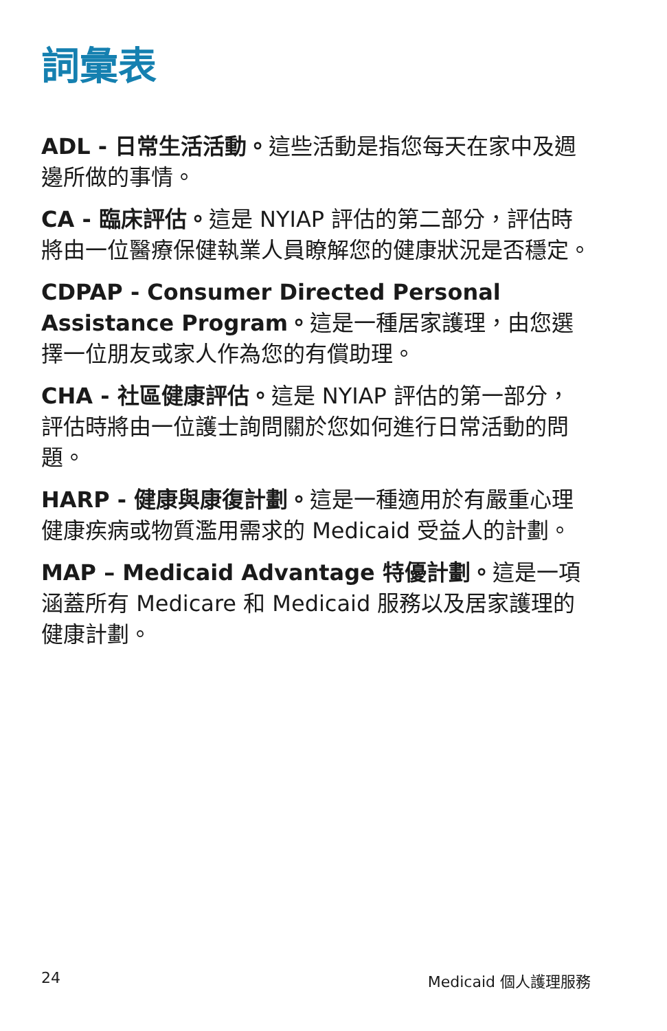詞彙表
ADL - 日常生活活動。這些活動是指您每天在家中及週邊所做的事情。
CA - 臨床評估。這是 NYIAP 評估的第二部分，評估時將由一位醫療保健執業人員瞭解您的健康狀況是否穩定。
CDPAP - Consumer Directed Personal Assistance Program。這是一種居家護理，由您選擇一位朋友或家人作為您的有償助理。
CHA - 社區健康評估。這是 NYIAP 評估的第一部分，評估時將由一位護士詢問關於您如何進行日常活動的問題。
HARP - 健康與康復計劃。這是一種適用於有嚴重心理健康疾病或物質濫用需求的 Medicaid 受益人的計劃。
MAP – Medicaid Advantage 特優計劃。這是一項涵蓋所有 Medicare 和 Medicaid 服務以及居家護理的健康計劃。
24 Medicaid 個人護理服務